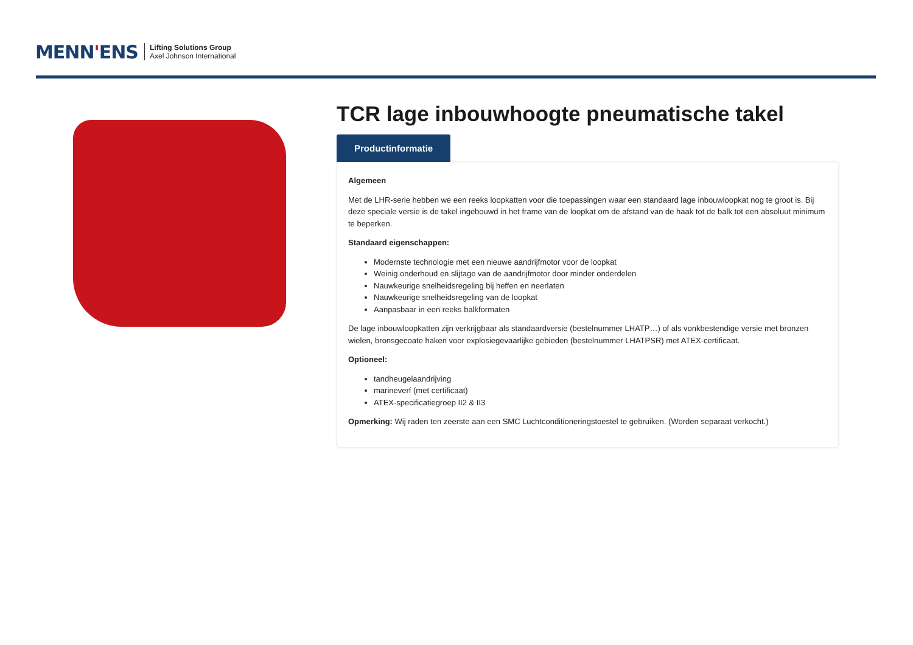MENN'ENS
Lifting Solutions Group
Axel Johnson International
TCR lage inbouwhoogte pneumatische takel
Productinformatie
Algemeen
Met de LHR-serie hebben we een reeks loopkatten voor die toepassingen waar een standaard lage inbouwloopkat nog te groot is. Bij deze speciale versie is de takel ingebouwd in het frame van de loopkat om de afstand van de haak tot de balk tot een absoluut minimum te beperken.
Standaard eigenschappen:
Modernste technologie met een nieuwe aandrijfmotor voor de loopkat
Weinig onderhoud en slijtage van de aandrijfmotor door minder onderdelen
Nauwkeurige snelheidsregeling bij heffen en neerlaten
Nauwkeurige snelheidsregeling van de loopkat
Aanpasbaar in een reeks balkformaten
De lage inbouwloopkatten zijn verkrijgbaar als standaardversie (bestelnummer LHATP…) of als vonkbestendige versie met bronzen wielen, bronsgecoate haken voor explosiegevaarlijke gebieden (bestelnummer LHATPSR) met ATEX-certificaat.
Optioneel:
tandheugelaandrijving
marineverf (met certificaat)
ATEX-specificatiegroep II2 & II3
Opmerking: Wij raden ten zeerste aan een SMC Luchtconditioneringstoestel te gebruiken. (Worden separaat verkocht.)